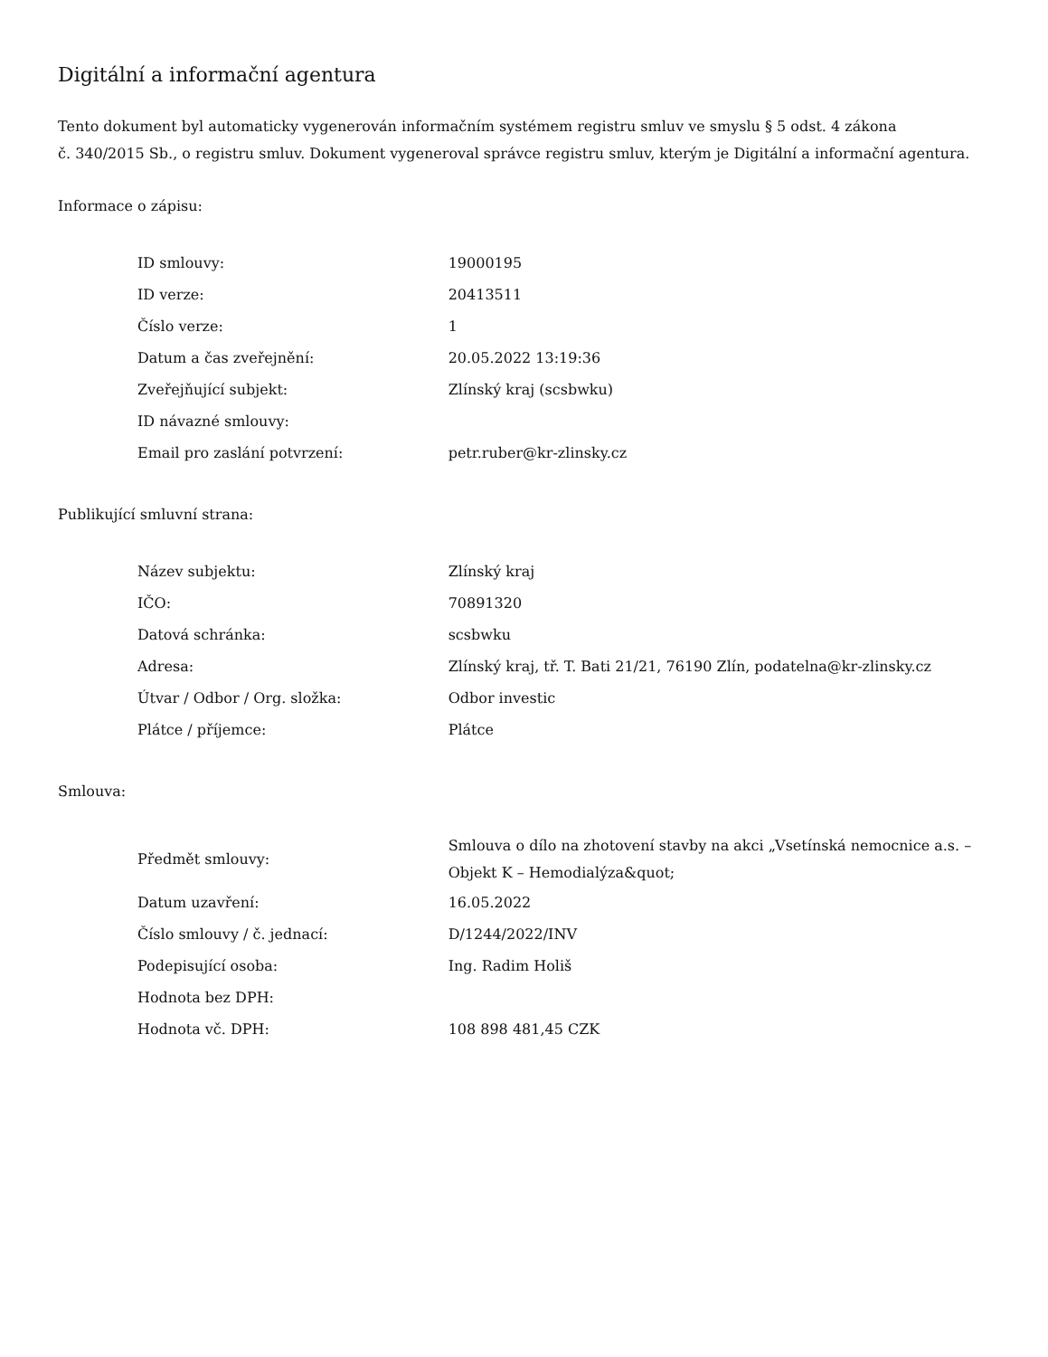Digitální a informační agentura
Tento dokument byl automaticky vygenerován informačním systémem registru smluv ve smyslu § 5 odst. 4 zákona
č. 340/2015 Sb., o registru smluv. Dokument vygeneroval správce registru smluv, kterým je Digitální a informační agentura.
Informace o zápisu:
| ID smlouvy: | 19000195 |
| ID verze: | 20413511 |
| Číslo verze: | 1 |
| Datum a čas zveřejnění: | 20.05.2022 13:19:36 |
| Zveřejňující subjekt: | Zlínský kraj (scsbwku) |
| ID návazné smlouvy: | |
| Email pro zaslání potvrzení: | petr.ruber@kr-zlinsky.cz |
Publikující smluvní strana:
| Název subjektu: | Zlínský kraj |
| IČO: | 70891320 |
| Datová schránka: | scsbwku |
| Adresa: | Zlínský kraj, tř. T. Bati 21/21, 76190 Zlín, podatelna@kr-zlinsky.cz |
| Útvar / Odbor / Org. složka: | Odbor investic |
| Plátce / příjemce: | Plátce |
Smlouva:
| Předmět smlouvy: | Smlouva o dílo na zhotovení stavby na akci „Vsetínská nemocnice a.s. – Objekt K – Hemodialýza&quot; |
| Datum uzavření: | 16.05.2022 |
| Číslo smlouvy / č. jednací: | D/1244/2022/INV |
| Podepisující osoba: | Ing. Radim Holiš |
| Hodnota bez DPH: | |
| Hodnota vč. DPH: | 108 898 481,45 CZK |